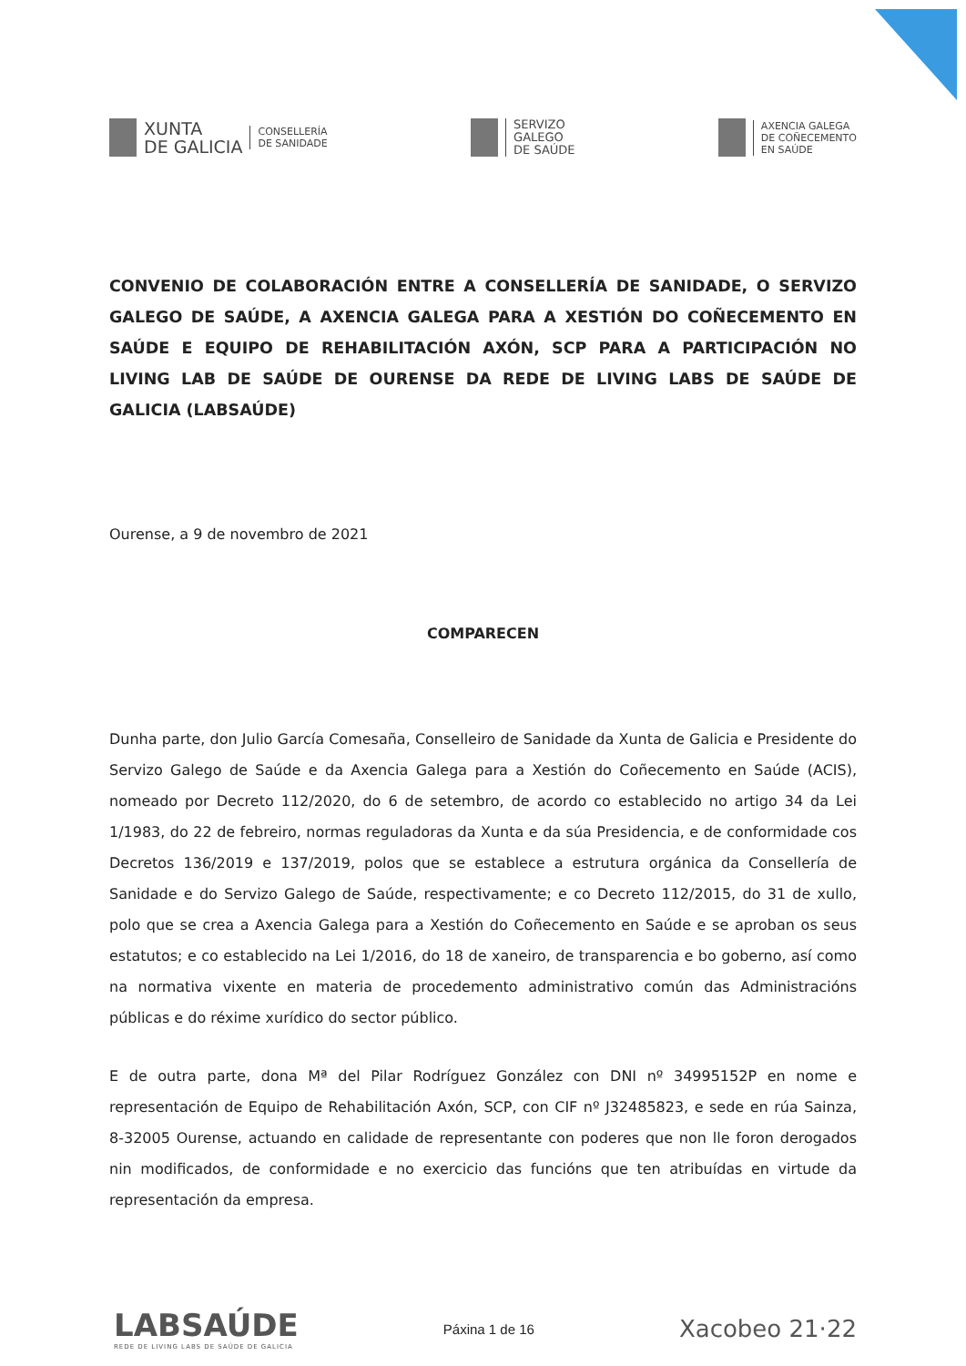XUNTA
DE GALICIA
CONSELLERÍA
DE SANIDADE
SERVIZO
GALEGO
DE SAÚDE
AXENCIA GALEGA
DE COÑECEMENTO
EN SAÚDE
CONVENIO DE COLABORACIÓN ENTRE A CONSELLERÍA DE SANIDADE, O SERVIZO GALEGO DE SAÚDE, A AXENCIA GALEGA PARA A XESTIÓN DO COÑECEMENTO EN SAÚDE E EQUIPO DE REHABILITACIÓN AXÓN, SCP PARA A PARTICIPACIÓN NO LIVING LAB DE SAÚDE DE OURENSE DA REDE DE LIVING LABS DE SAÚDE DE GALICIA (LABSAÚDE)
Ourense, a 9 de novembro de 2021
COMPARECEN
Dunha parte, don Julio García Comesaña, Conselleiro de Sanidade da Xunta de Galicia e Presidente do Servizo Galego de Saúde e da Axencia Galega para a Xestión do Coñecemento en Saúde (ACIS), nomeado por Decreto 112/2020, do 6 de setembro, de acordo co establecido no artigo 34 da Lei 1/1983, do 22 de febreiro, normas reguladoras da Xunta e da súa Presidencia, e de conformidade cos Decretos 136/2019 e 137/2019, polos que se establece a estrutura orgánica da Consellería de Sanidade e do Servizo Galego de Saúde, respectivamente; e co Decreto 112/2015, do 31 de xullo, polo que se crea a Axencia Galega para a Xestión do Coñecemento en Saúde e se aproban os seus estatutos; e co establecido na Lei 1/2016, do 18 de xaneiro, de transparencia e bo goberno, así como na normativa vixente en materia de procedemento administrativo común das Administracións públicas e do réxime xurídico do sector público.
E de outra parte, dona Mª del Pilar Rodríguez González con DNI nº 34995152P en nome e representación de Equipo de Rehabilitación Axón, SCP, con CIF nº J32485823, e sede en rúa Sainza, 8-32005 Ourense, actuando en calidade de representante con poderes que non lle foron derogados nin modificados, de conformidade e no exercicio das funcións que ten atribuídas en virtude da representación da empresa.
LABSAÚDE
REDE DE LIVING LABS DE SAÚDE DE GALICIA
Páxina 1 de 16
Xacobeo 21·22